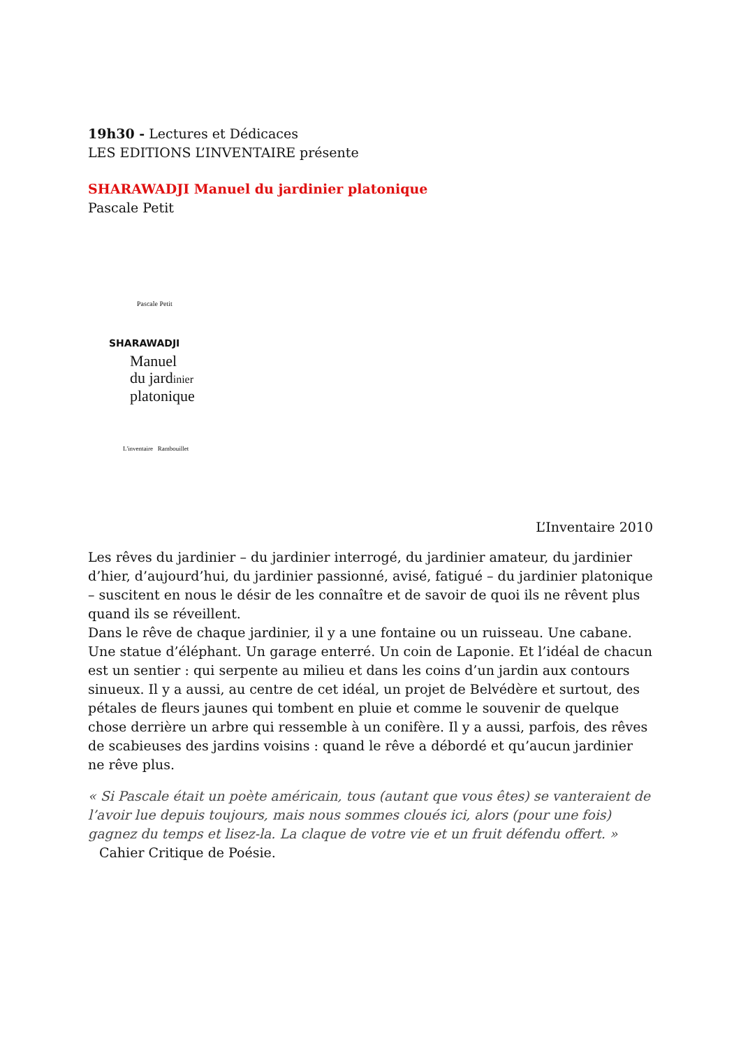19h30 - Lectures et Dédicaces
LES EDITIONS L’INVENTAIRE présente
SHARAWADJI Manuel du jardinier platonique
Pascale Petit
Pascale Petit
SHARAWADJI
Manuel
du jardinier
platonique
L'inventaire Rambouillet
L’Inventaire 2010
Les rêves du jardinier – du jardinier interrogé, du jardinier amateur, du jardinier d’hier, d’aujourd’hui, du jardinier passionné, avisé, fatigué – du jardinier platonique – suscitent en nous le désir de les connaître et de savoir de quoi ils ne rêvent plus quand ils se réveillent.
Dans le rêve de chaque jardinier, il y a une fontaine ou un ruisseau. Une cabane. Une statue d’éléphant. Un garage enterré. Un coin de Laponie. Et l’idéal de chacun est un sentier : qui serpente au milieu et dans les coins d’un jardin aux contours sinueux. Il y a aussi, au centre de cet idéal, un projet de Belvédère et surtout, des pétales de fleurs jaunes qui tombent en pluie et comme le souvenir de quelque chose derrière un arbre qui ressemble à un conifère. Il y a aussi, parfois, des rêves de scabieuses des jardins voisins : quand le rêve a débordé et qu’aucun jardinier ne rêve plus.
« Si Pascale était un poète américain, tous (autant que vous êtes) se vanteraient de l’avoir lue depuis toujours, mais nous sommes cloués ici, alors (pour une fois) gagnez du temps et lisez-la. La claque de votre vie et un fruit défendu offert. »
Cahier Critique de Poésie.